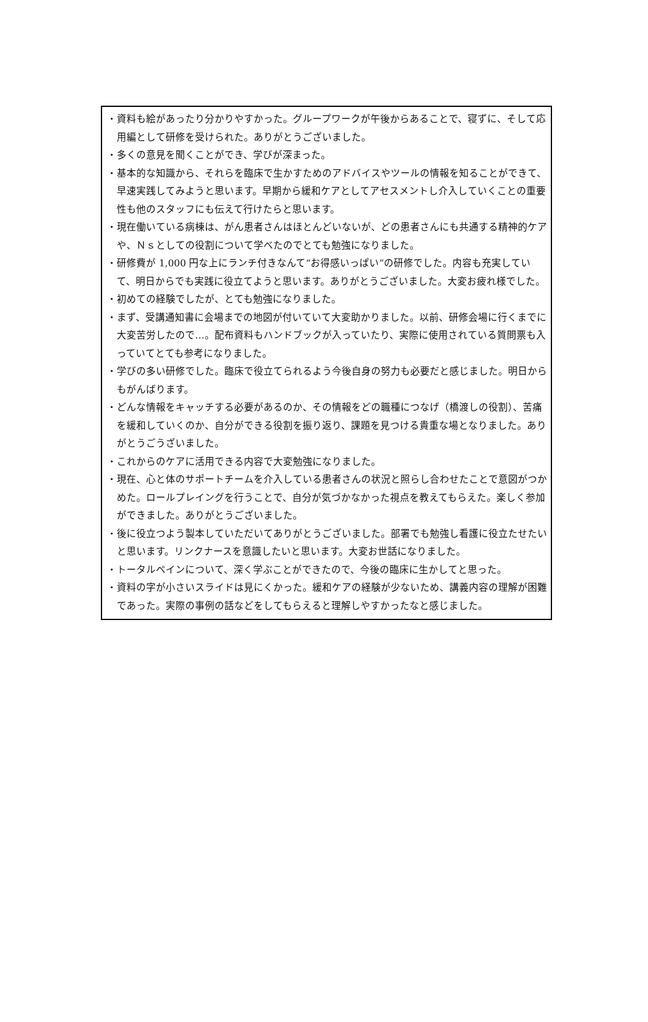・資料も絵があったり分かりやすかった。グループワークが午後からあることで、寝ずに、そして応用編として研修を受けられた。ありがとうございました。
・多くの意見を聞くことができ、学びが深まった。
・基本的な知識から、それらを臨床で生かすためのアドバイスやツールの情報を知ることができて、早速実践してみようと思います。早期から緩和ケアとしてアセスメントし介入していくことの重要性も他のスタッフにも伝えて行けたらと思います。
・現在働いている病棟は、がん患者さんはほとんどいないが、どの患者さんにも共通する精神的ケアや、Ｎｓとしての役割について学べたのでとても勉強になりました。
・研修費が 1,000 円な上にランチ付きなんて“お得感いっぱい”の研修でした。内容も充実していて、明日からでも実践に役立てようと思います。ありがとうございました。大変お疲れ様でした。
・初めての経験でしたが、とても勉強になりました。
・まず、受講通知書に会場までの地図が付いていて大変助かりました。以前、研修会場に行くまでに大変苦労したので…。配布資料もハンドブックが入っていたり、実際に使用されている質問票も入っていてとても参考になりました。
・学びの多い研修でした。臨床で役立てられるよう今後自身の努力も必要だと感じました。明日からもがんばります。
・どんな情報をキャッチする必要があるのか、その情報をどの職種につなげ（橋渡しの役割）、苦痛を緩和していくのか、自分ができる役割を振り返り、課題を見つける貴重な場となりました。ありがとうごうざいました。
・これからのケアに活用できる内容で大変勉強になりました。
・現在、心と体のサポートチームを介入している患者さんの状況と照らし合わせたことで意図がつかめた。ロールプレイングを行うことで、自分が気づかなかった視点を教えてもらえた。楽しく参加ができました。ありがとうございました。
・後に役立つよう製本していただいてありがとうございました。部署でも勉強し看護に役立たせたいと思います。リンクナースを意識したいと思います。大変お世話になりました。
・トータルペインについて、深く学ぶことができたので、今後の臨床に生かしてと思った。
・資料の字が小さいスライドは見にくかった。緩和ケアの経験が少ないため、講義内容の理解が困難であった。実際の事例の話などをしてもらえると理解しやすかったなと感じました。